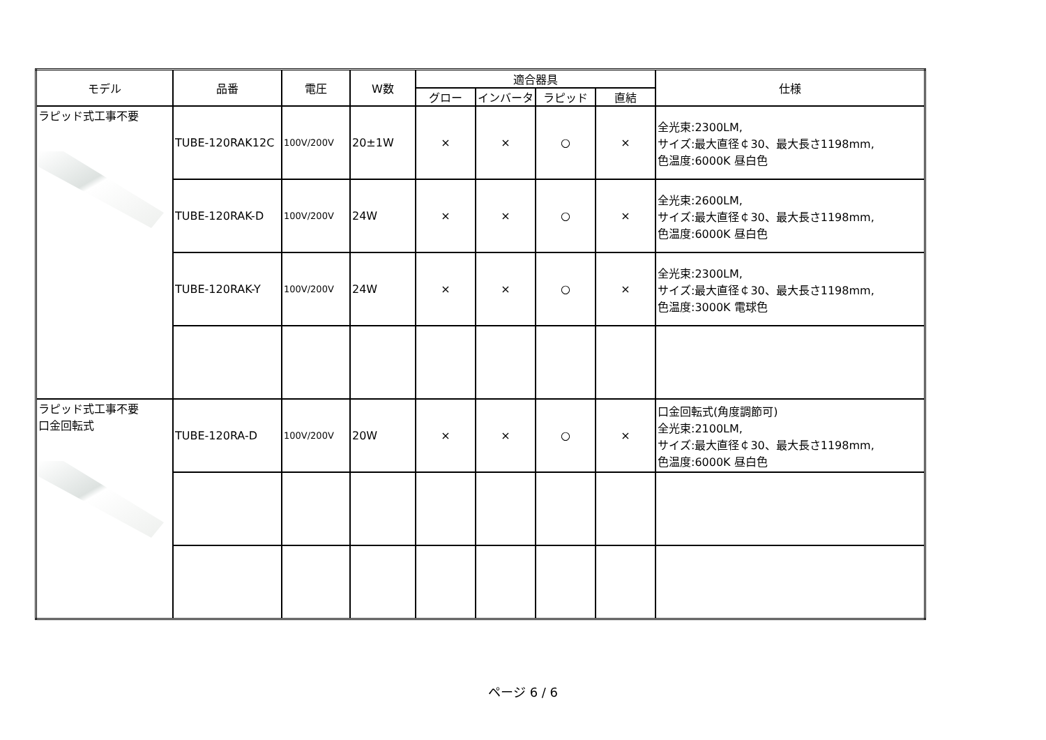| モデル | 品番 | 電圧 | W数 | 適合器具 | | | | 仕様 |
| --- | --- | --- | --- | --- | --- | --- | --- | --- |
| | | | | グロー | インバータ | ラピッド | 直結 | |
| ラピッド式工事不要 | TUBE-120RAK12C | 100V/200V | 20±1W | × | × | ○ | × | 全光束:2300LM, サイズ:最大直径￠30、最大長さ1198mm, 色温度:6000K 昼白色 |
| | TUBE-120RAK-D | 100V/200V | 24W | × | × | ○ | × | 全光束:2600LM, サイズ:最大直径￠30、最大長さ1198mm, 色温度:6000K 昼白色 |
| | TUBE-120RAK-Y | 100V/200V | 24W | × | × | ○ | × | 全光束:2300LM, サイズ:最大直径￠30、最大長さ1198mm, 色温度:3000K 電球色 |
| ラピッド式工事不要 口金回転式 | TUBE-120RA-D | 100V/200V | 20W | × | × | ○ | × | 口金回転式(角度調節可) 全光束:2100LM, サイズ:最大直径￠30、最大長さ1198mm, 色温度:6000K 昼白色 |
ページ 6 / 6